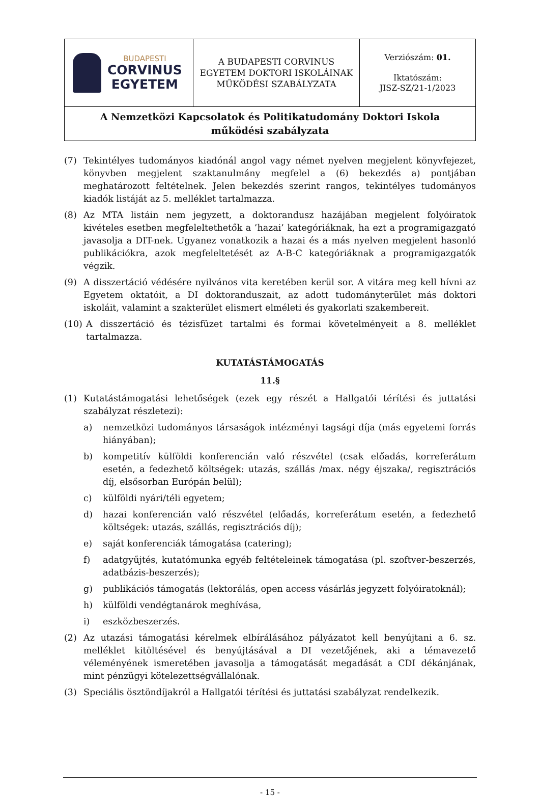| BUDAPESTI CORVINUS EGYETEM | A BUDAPESTI CORVINUS EGYETEM DOKTORI ISKOLÁINAK MŰKÖDÉSI SZABÁLYZATA | Verziószám: 01. Iktatószám: JISZ-SZ/21-1/2023 |
| A Nemzetközi Kapcsolatok és Politikatudomány Doktori Iskola működési szabályzata | | |
(7) Tekintélyes tudományos kiadónál angol vagy német nyelven megjelent könyvfejezet, könyvben megjelent szaktanulmány megfelel a (6) bekezdés a) pontjában meghatározott feltételnek. Jelen bekezdés szerint rangos, tekintélyes tudományos kiadók listáját az 5. melléklet tartalmazza.
(8) Az MTA listáin nem jegyzett, a doktorandusz hazájában megjelent folyóiratok kivételes esetben megfeleltethetők a ’hazai’ kategóriáknak, ha ezt a programigazgató javasolja a DIT-nek. Ugyanez vonatkozik a hazai és a más nyelven megjelent hasonló publikációkra, azok megfeleltetését az A-B-C kategóriáknak a programigazgatók végzik.
(9) A disszertáció védésére nyilvános vita keretében kerül sor. A vitára meg kell hívni az Egyetem oktatóit, a DI doktoranduszait, az adott tudományterület más doktori iskoláit, valamint a szakterület elismert elméleti és gyakorlati szakembereit.
(10) A disszertáció és tézisfüzet tartalmi és formai követelményeit a 8. melléklet tartalmazza.
KUTATÁSTÁMOGATÁS
11.§
(1) Kutatástámogatási lehetőségek (ezek egy részét a Hallgatói térítési és juttatási szabályzat részletezi):
a) nemzetközi tudományos társaságok intézményi tagsági díja (más egyetemi forrás hiányában);
b) kompetitív külföldi konferencián való részvétel (csak előadás, korreferátum esetén, a fedezhető költségek: utazás, szállás /max. négy éjszaka/, regisztrációs díj, elsősorban Európán belül);
c) külföldi nyári/téli egyetem;
d) hazai konferencián való részvétel (előadás, korreferátum esetén, a fedezhető költségek: utazás, szállás, regisztrációs díj);
e) saját konferenciák támogatása (catering);
f) adatgyűjtés, kutatómunka egyéb feltételeinek támogatása (pl. szoftver-beszerzés, adatbázis-beszerzés);
g) publikációs támogatás (lektorálás, open access vásárlás jegyzett folyóiratoknál);
h) külföldi vendégtanárok meghívása,
i) eszközbeszerzés.
(2) Az utazási támogatási kérelmek elbírálásához pályázatot kell benyújtani a 6. sz. melléklet kitöltésével és benyújtásával a DI vezetőjének, aki a témavezető véleményének ismeretében javasolja a támogatását megadását a CDI dékánjának, mint pénzügyi kötelezettségvállalónak.
(3) Speciális ösztöndíjakról a Hallgatói térítési és juttatási szabályzat rendelkezik.
- 15 -